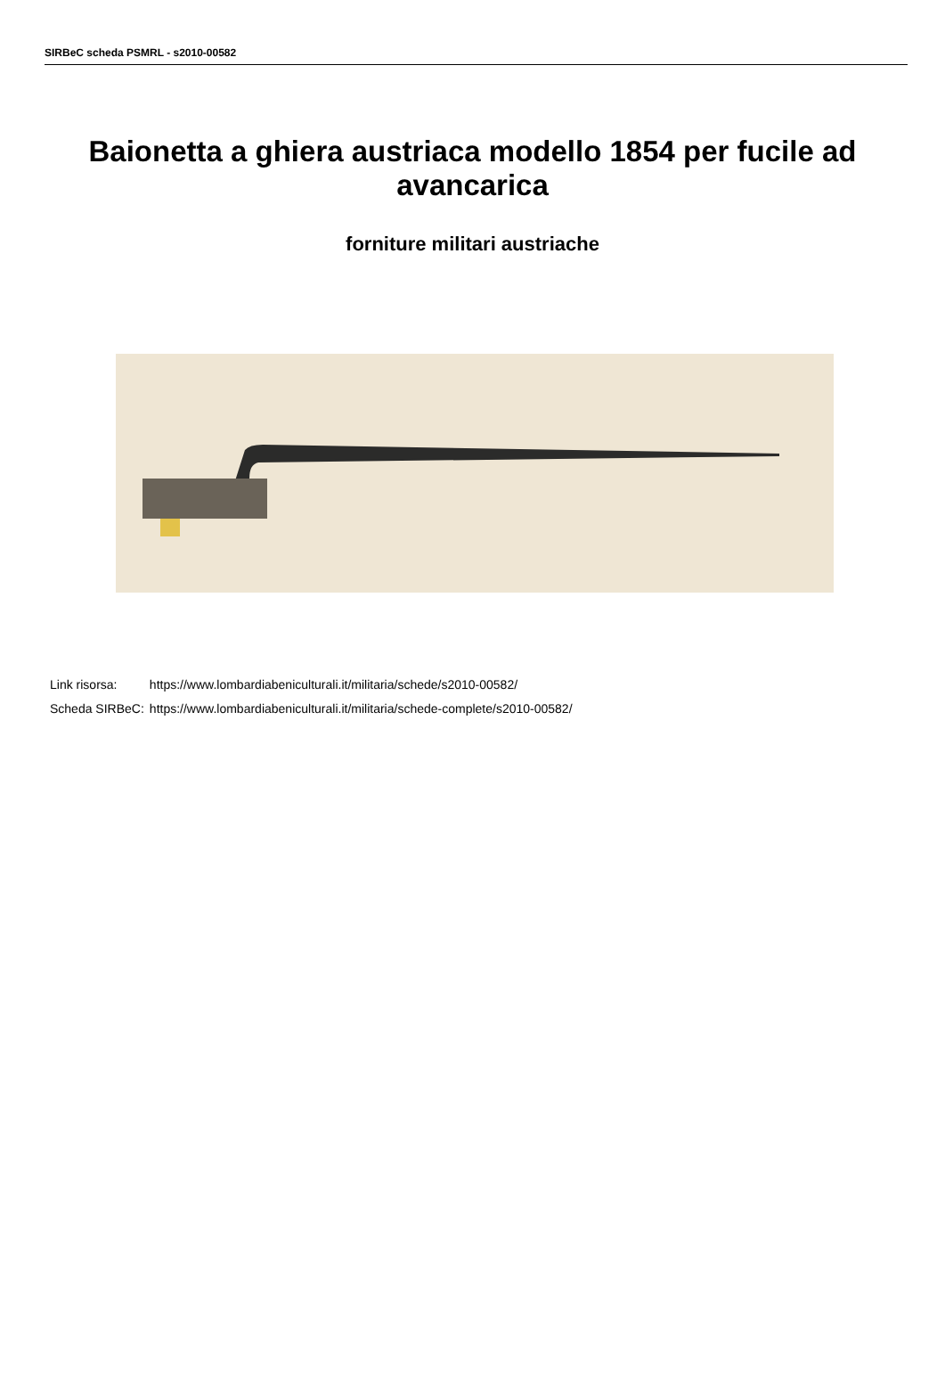SIRBeC scheda PSMRL - s2010-00582
Baionetta a ghiera austriaca modello 1854 per fucile ad avancarica
forniture militari austriache
| Link risorsa: | https://www.lombardiabeniculturali.it/militaria/schede/s2010-00582/ |
| Scheda SIRBeC: | https://www.lombardiabeniculturali.it/militaria/schede-complete/s2010-00582/ |